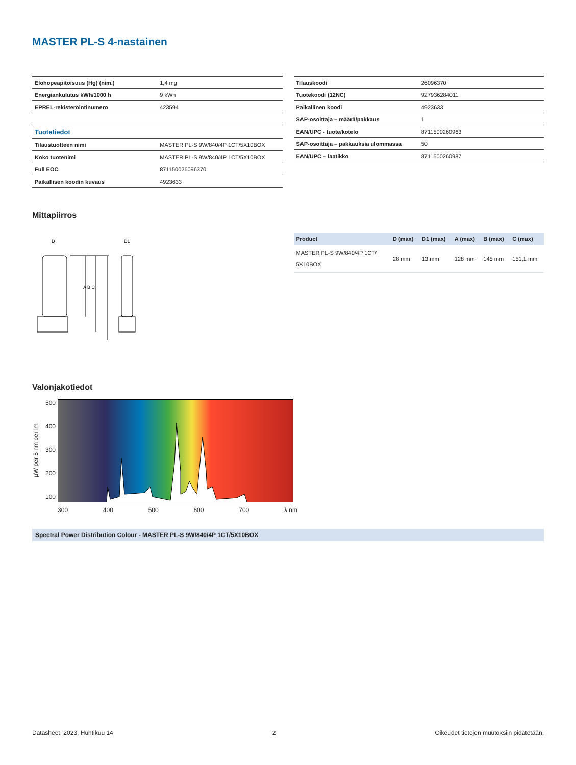MASTER PL-S 4-nastainen
| Elohopeapitoisuus (Hg) (nim.) | 1,4 mg |
| Energiankulutus kWh/1000 h | 9 kWh |
| EPREL-rekisteröintinumero | 423594 |
| Tuotetiedot | |
| Tilaustuotteen nimi | MASTER PL-S 9W/840/4P 1CT/5X10BOX |
| Koko tuotenimi | MASTER PL-S 9W/840/4P 1CT/5X10BOX |
| Full EOC | 871150026096370 |
| Paikallisen koodin kuvaus | 4923633 |
| Tilauskoodi | 26096370 |
| Tuotekoodi (12NC) | 927936284011 |
| Paikallinen koodi | 4923633 |
| SAP-osoittaja – määrä/pakkaus | 1 |
| EAN/UPC - tuote/kotelo | 8711500260963 |
| SAP-osoittaja – pakkauksia ulommassa | 50 |
| EAN/UPC – laatikko | 8711500260987 |
Mittapiirros
D
D1
A B C
| Product | D (max) | D1 (max) | A (max) | B (max) | C (max) |
| --- | --- | --- | --- | --- | --- |
| MASTER PL-S 9W/840/4P 1CT/ 5X10BOX | 28 mm | 13 mm | 128 mm | 145 mm | 151,1 mm |
Valonjakotiedot
µW per 5 nm per lm
500
400
300
200
100
300 400 500 600 700 λ nm
Spectral Power Distribution Colour - MASTER PL-S 9W/840/4P 1CT/5X10BOX
Datasheet, 2023, Huhtikuu 14 2 Oikeudet tietojen muutoksiin pidätetään.